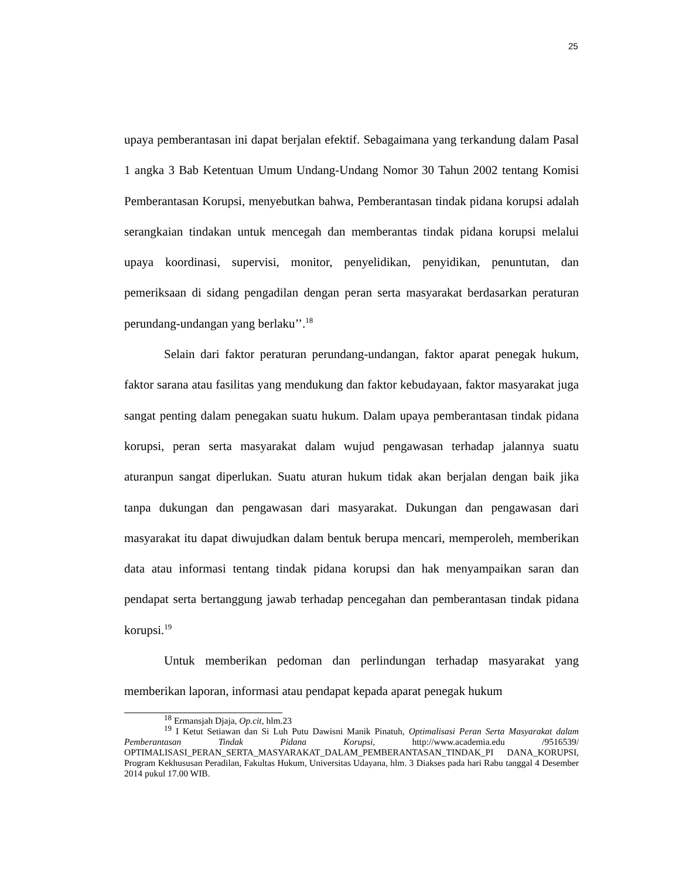25
upaya pemberantasan ini dapat berjalan efektif. Sebagaimana yang terkandung dalam Pasal 1 angka 3 Bab Ketentuan Umum Undang-Undang Nomor 30 Tahun 2002 tentang Komisi Pemberantasan Korupsi, menyebutkan bahwa, Pemberantasan tindak pidana korupsi adalah serangkaian tindakan untuk mencegah dan memberantas tindak pidana korupsi melalui upaya koordinasi, supervisi, monitor, penyelidikan, penyidikan, penuntutan, dan pemeriksaan di sidang pengadilan dengan peran serta masyarakat berdasarkan peraturan perundang-undangan yang berlaku’’.<sup>18</sup>
Selain dari faktor peraturan perundang-undangan, faktor aparat penegak hukum, faktor sarana atau fasilitas yang mendukung dan faktor kebudayaan, faktor masyarakat juga sangat penting dalam penegakan suatu hukum. Dalam upaya pemberantasan tindak pidana korupsi, peran serta masyarakat dalam wujud pengawasan terhadap jalannya suatu aturanpun sangat diperlukan. Suatu aturan hukum tidak akan berjalan dengan baik jika tanpa dukungan dan pengawasan dari masyarakat. Dukungan dan pengawasan dari masyarakat itu dapat diwujudkan dalam bentuk berupa mencari, memperoleh, memberikan data atau informasi tentang tindak pidana korupsi dan hak menyampaikan saran dan pendapat serta bertanggung jawab terhadap pencegahan dan pemberantasan tindak pidana korupsi.<sup>19</sup>
Untuk memberikan pedoman dan perlindungan terhadap masyarakat yang memberikan laporan, informasi atau pendapat kepada aparat penegak hukum
<sup>18</sup> Ermansjah Djaja, Op.cit, hlm.23
<sup>19</sup> I Ketut Setiawan dan Si Luh Putu Dawisni Manik Pinatuh, Optimalisasi Peran Serta Masyarakat dalam Pemberantasan Tindak Pidana Korupsi, http://www.academia.edu /9516539/ OPTIMALISASI_PERAN_SERTA_MASYARAKAT_DALAM_PEMBERANTASAN_TINDAK_PI DANA_KORUPSI, Program Kekhususan Peradilan, Fakultas Hukum, Universitas Udayana, hlm. 3 Diakses pada hari Rabu tanggal 4 Desember 2014 pukul 17.00 WIB.